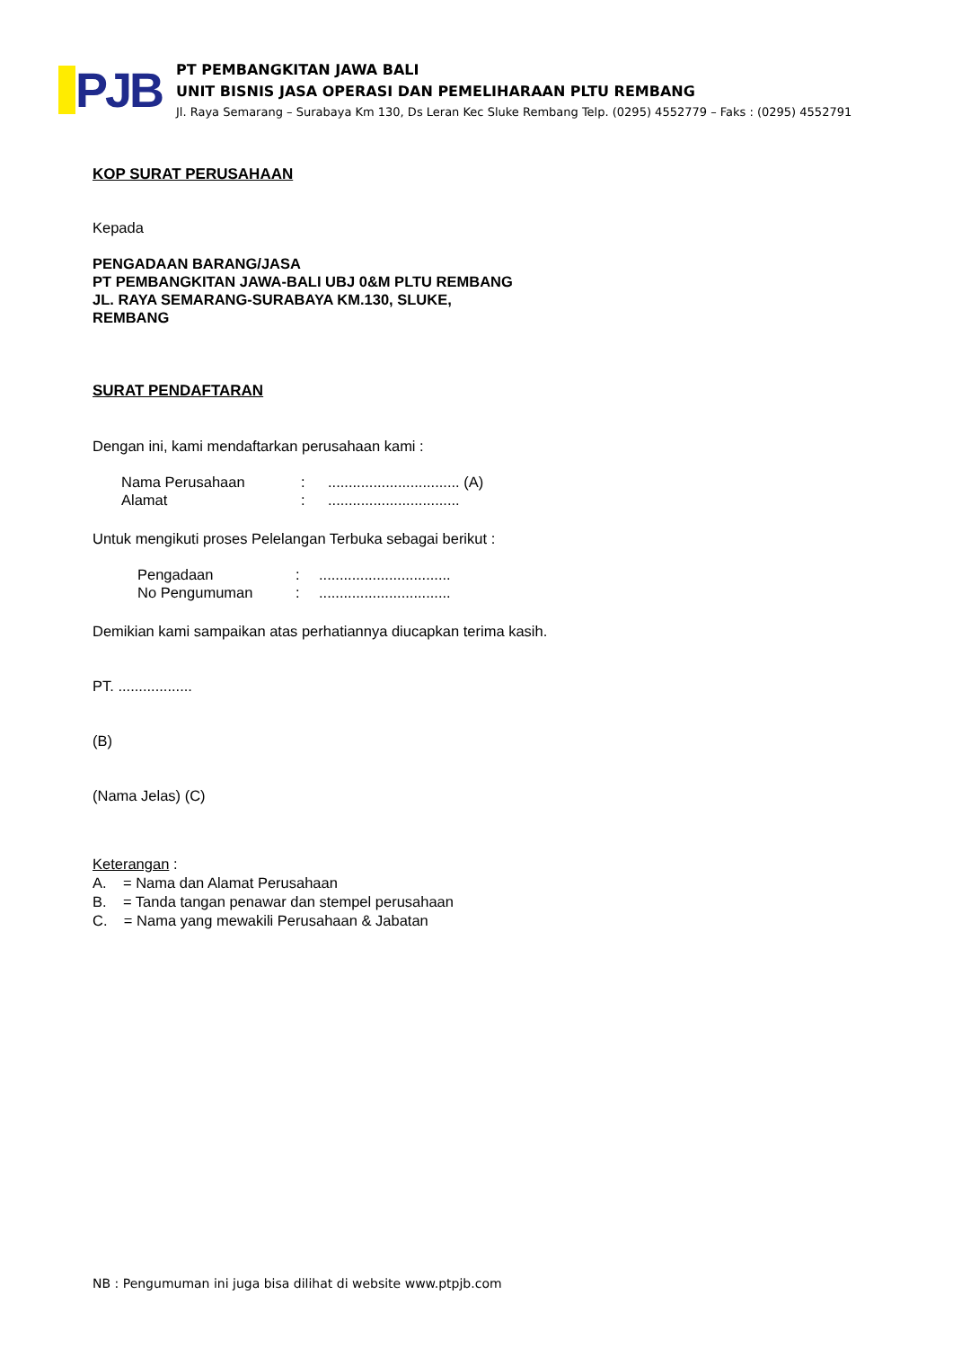PJB
PT PEMBANGKITAN JAWA BALI
UNIT BISNIS JASA OPERASI DAN PEMELIHARAAN PLTU REMBANG
Jl. Raya Semarang – Surabaya Km 130, Ds Leran Kec Sluke Rembang Telp. (0295) 4552779 – Faks : (0295) 4552791
KOP SURAT PERUSAHAAN
Kepada
PENGADAAN BARANG/JASA
PT PEMBANGKITAN JAWA-BALI UBJ 0&M PLTU REMBANG
JL. RAYA SEMARANG-SURABAYA KM.130, SLUKE,
REMBANG
SURAT PENDAFTARAN
Dengan ini, kami mendaftarkan perusahaan kami :
Nama Perusahaan:................................ (A) Alamat:................................
Untuk mengikuti proses Pelelangan Terbuka sebagai berikut :
Pengadaan:................................ No Pengumuman:................................
Demikian kami sampaikan atas perhatiannya diucapkan terima kasih.
PT. ..................
(B)
(Nama Jelas) (C)
Keterangan :
A. = Nama dan Alamat Perusahaan
B. = Tanda tangan penawar dan stempel perusahaan
C. = Nama yang mewakili Perusahaan & Jabatan
NB : Pengumuman ini juga bisa dilihat di website www.ptpjb.com